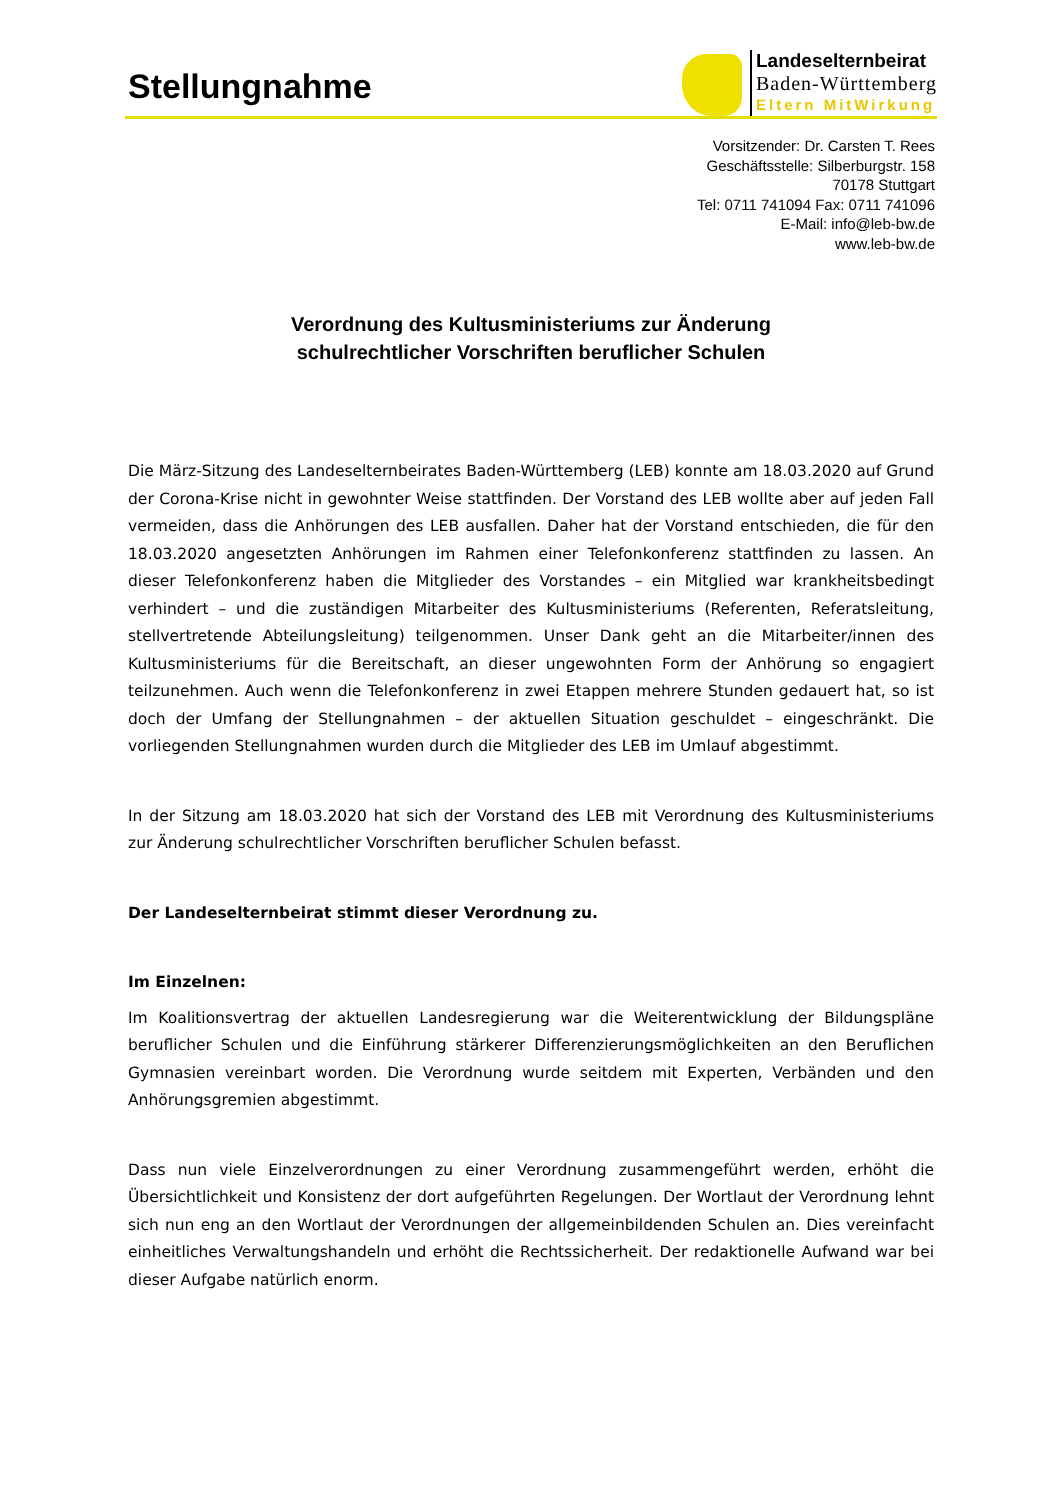Stellungnahme
Landeselternbeirat
Baden-Württemberg
Eltern MitWirkung
Vorsitzender: Dr. Carsten T. Rees
Geschäftsstelle: Silberburgstr. 158
70178 Stuttgart
Tel: 0711 741094 Fax: 0711 741096
E-Mail: info@leb-bw.de
www.leb-bw.de
Verordnung des Kultusministeriums zur Änderung
schulrechtlicher Vorschriften beruflicher Schulen
Die März-Sitzung des Landeselternbeirates Baden-Württemberg (LEB) konnte am 18.03.2020 auf Grund der Corona-Krise nicht in gewohnter Weise stattfinden. Der Vorstand des LEB wollte aber auf jeden Fall vermeiden, dass die Anhörungen des LEB ausfallen. Daher hat der Vorstand entschieden, die für den 18.03.2020 angesetzten Anhörungen im Rahmen einer Telefonkonferenz stattfinden zu lassen. An dieser Telefonkonferenz haben die Mitglieder des Vorstandes – ein Mitglied war krankheitsbedingt verhindert – und die zuständigen Mitarbeiter des Kultusministeriums (Referenten, Referatsleitung, stellvertretende Abteilungsleitung) teilgenommen. Unser Dank geht an die Mitarbeiter/innen des Kultusministeriums für die Bereitschaft, an dieser ungewohnten Form der Anhörung so engagiert teilzunehmen. Auch wenn die Telefonkonferenz in zwei Etappen mehrere Stunden gedauert hat, so ist doch der Umfang der Stellungnahmen – der aktuellen Situation geschuldet – eingeschränkt. Die vorliegenden Stellungnahmen wurden durch die Mitglieder des LEB im Umlauf abgestimmt.
In der Sitzung am 18.03.2020 hat sich der Vorstand des LEB mit Verordnung des Kultusministeriums zur Änderung schulrechtlicher Vorschriften beruflicher Schulen befasst.
Der Landeselternbeirat stimmt dieser Verordnung zu.
Im Einzelnen:
Im Koalitionsvertrag der aktuellen Landesregierung war die Weiterentwicklung der Bildungspläne beruflicher Schulen und die Einführung stärkerer Differenzierungsmöglichkeiten an den Beruflichen Gymnasien vereinbart worden. Die Verordnung wurde seitdem mit Experten, Verbänden und den Anhörungsgremien abgestimmt.
Dass nun viele Einzelverordnungen zu einer Verordnung zusammengeführt werden, erhöht die Übersichtlichkeit und Konsistenz der dort aufgeführten Regelungen. Der Wortlaut der Verordnung lehnt sich nun eng an den Wortlaut der Verordnungen der allgemeinbildenden Schulen an. Dies vereinfacht einheitliches Verwaltungshandeln und erhöht die Rechtssicherheit. Der redaktionelle Aufwand war bei dieser Aufgabe natürlich enorm.